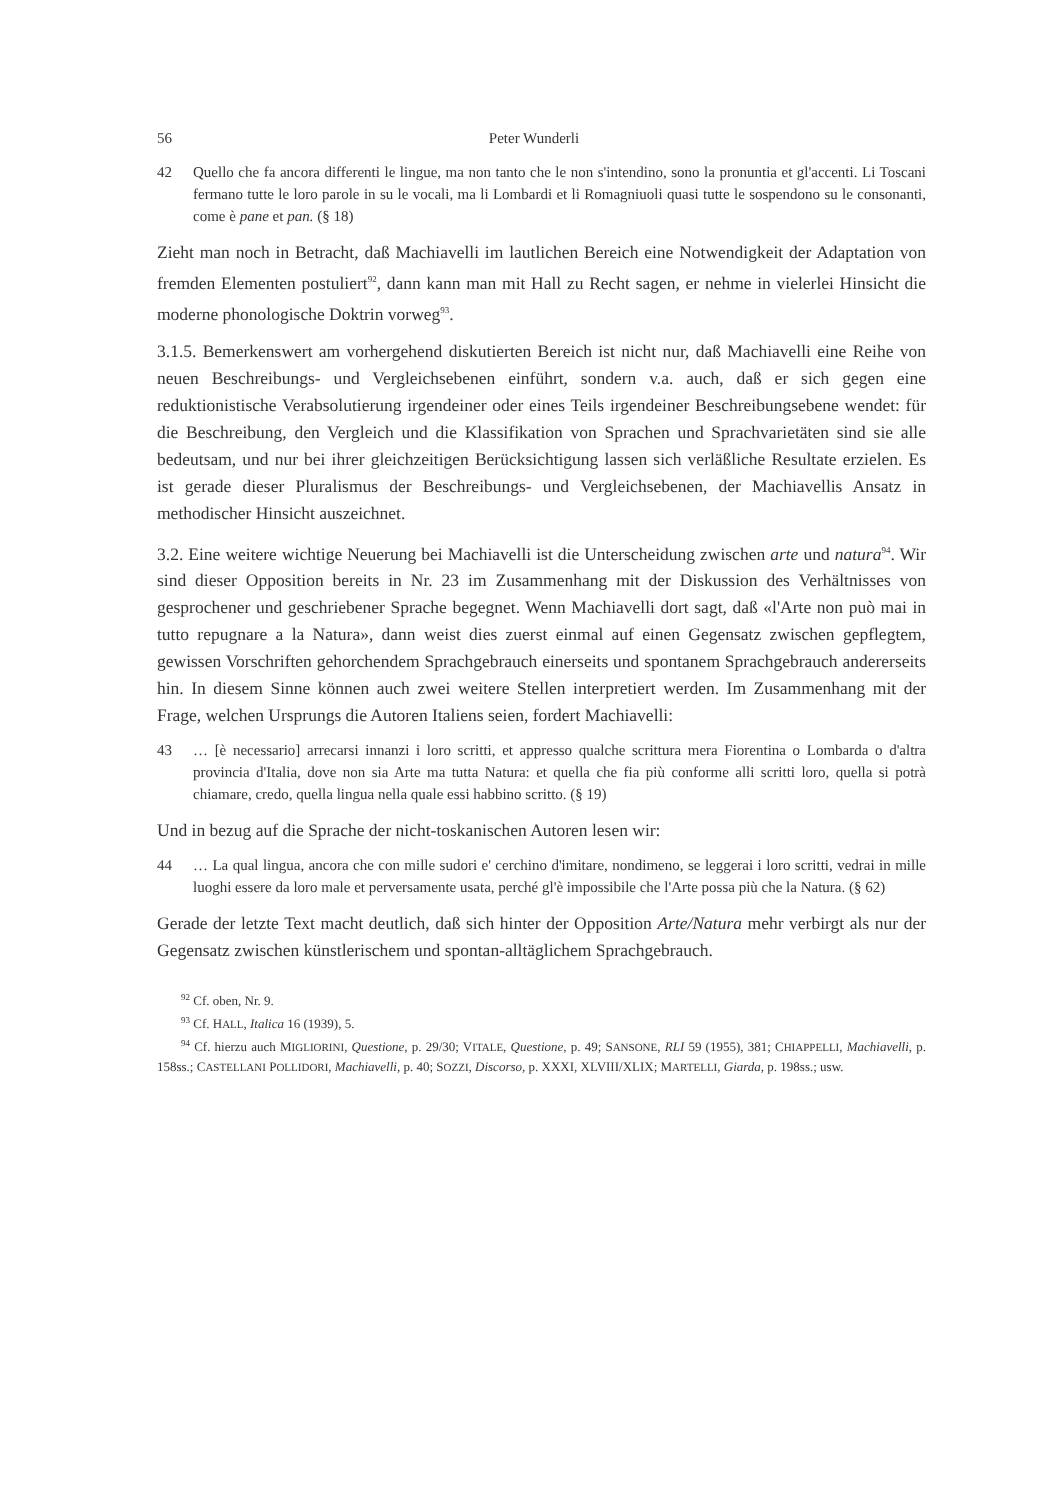56 Peter Wunderli
42 Quello che fa ancora differenti le lingue, ma non tanto che le non s'intendino, sono la pronuntia et gl'accenti. Li Toscani fermano tutte le loro parole in su le vocali, ma li Lombardi et li Romagniuoli quasi tutte le sospendono su le consonanti, come è pane et pan. (§ 18)
Zieht man noch in Betracht, daß Machiavelli im lautlichen Bereich eine Notwendigkeit der Adaptation von fremden Elementen postuliert<sup>92</sup>, dann kann man mit Hall zu Recht sagen, er nehme in vielerlei Hinsicht die moderne phonologische Doktrin vorweg<sup>93</sup>.
3.1.5. Bemerkenswert am vorhergehend diskutierten Bereich ist nicht nur, daß Machiavelli eine Reihe von neuen Beschreibungs- und Vergleichsebenen einführt, sondern v.a. auch, daß er sich gegen eine reduktionistische Verabsolutierung irgendeiner oder eines Teils irgendeiner Beschreibungsebene wendet: für die Beschreibung, den Vergleich und die Klassifikation von Sprachen und Sprachvarietäten sind sie alle bedeutsam, und nur bei ihrer gleichzeitigen Berücksichtigung lassen sich verläßliche Resultate erzielen. Es ist gerade dieser Pluralismus der Beschreibungs- und Vergleichsebenen, der Machiavellis Ansatz in methodischer Hinsicht auszeichnet.
3.2. Eine weitere wichtige Neuerung bei Machiavelli ist die Unterscheidung zwischen arte und natura<sup>94</sup>. Wir sind dieser Opposition bereits in Nr. 23 im Zusammenhang mit der Diskussion des Verhältnisses von gesprochener und geschriebener Sprache begegnet. Wenn Machiavelli dort sagt, daß «l'Arte non può mai in tutto repugnare a la Natura», dann weist dies zuerst einmal auf einen Gegensatz zwischen gepflegtem, gewissen Vorschriften gehorchendem Sprachgebrauch einerseits und spontanem Sprachgebrauch andererseits hin. In diesem Sinne können auch zwei weitere Stellen interpretiert werden. Im Zusammenhang mit der Frage, welchen Ursprungs die Autoren Italiens seien, fordert Machiavelli:
43 … [è necessario] arrecarsi innanzi i loro scritti, et appresso qualche scrittura mera Fiorentina o Lombarda o d'altra provincia d'Italia, dove non sia Arte ma tutta Natura: et quella che fia più conforme alli scritti loro, quella si potrà chiamare, credo, quella lingua nella quale essi habbino scritto. (§ 19)
Und in bezug auf die Sprache der nicht-toskanischen Autoren lesen wir:
44 … La qual lingua, ancora che con mille sudori e' cerchino d'imitare, nondimeno, se leggerai i loro scritti, vedrai in mille luoghi essere da loro male et perversamente usata, perché gl'è impossibile che l'Arte possa più che la Natura. (§ 62)
Gerade der letzte Text macht deutlich, daß sich hinter der Opposition Arte/Natura mehr verbirgt als nur der Gegensatz zwischen künstlerischem und spontan-alltäglichem Sprachgebrauch.
<sup>92</sup> Cf. oben, Nr. 9.
<sup>93</sup> Cf. HALL, Italica 16 (1939), 5.
<sup>94</sup> Cf. hierzu auch MIGLIORINI, Questione, p. 29/30; VITALE, Questione, p. 49; SANSONE, RLI 59 (1955), 381; CHIAPPELLI, Machiavelli, p. 158ss.; CASTELLANI POLLIDORI, Machiavelli, p. 40; SOZZI, Discorso, p. XXXI, XLVIII/XLIX; MARTELLI, Giarda, p. 198ss.; usw.